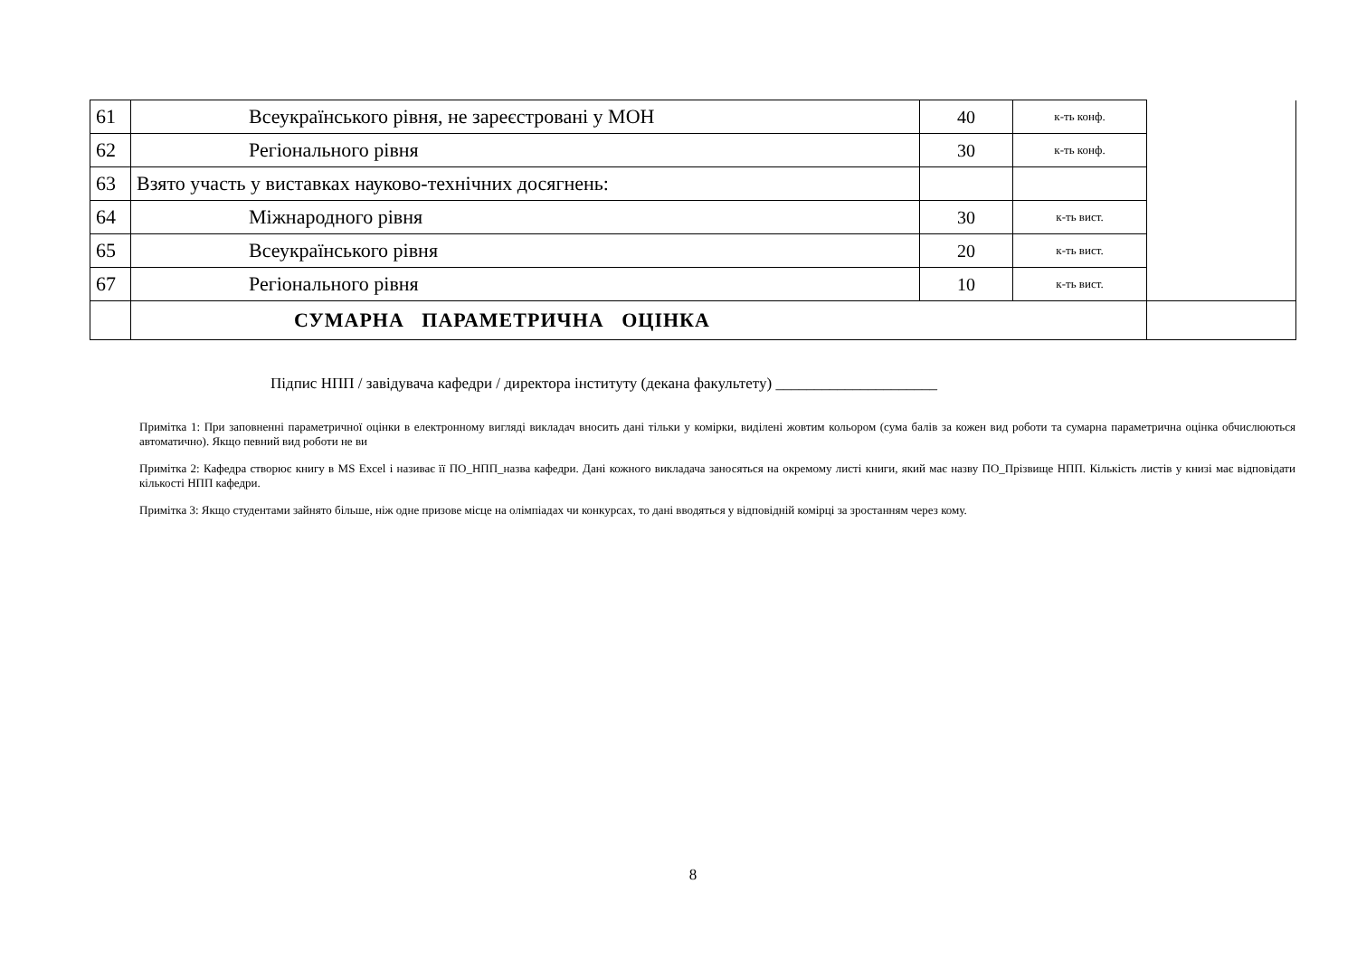| 61 | Всеукраїнського рівня, не зареєстровані у МОН | 40 | к-ть конф. | |
| 62 | Регіонального рівня | 30 | к-ть конф. | |
| 63 | Взято участь у виставках науково-технічних досягнень: | | | |
| 64 | Міжнародного рівня | 30 | к-ть вист. | |
| 65 | Всеукраїнського рівня | 20 | к-ть вист. | |
| 67 | Регіонального рівня | 10 | к-ть вист. | |
| | СУМАРНА ПАРАМЕТРИЧНА ОЦІНКА | | | |
Підпис НПП / завідувача кафедри / директора інституту (декана факультету) _____________________
Примітка 1: При заповненні параметричної оцінки в електронному вигляді викладач вносить дані тільки у комірки, виділені жовтим кольором (сума балів за кожен вид роботи та сумарна параметрична оцінка обчислюються автоматично). Якщо певний вид роботи не ви
Примітка 2: Кафедра створює книгу в MS Excel і називає її ПО_НПП_назва кафедри. Дані кожного викладача заносяться на окремому листі книги, який має назву ПО_Прізвище НПП. Кількість листів у книзі має відповідати кількості НПП кафедри.
Примітка 3: Якщо студентами зайнято більше, ніж одне призове місце на олімпіадах чи конкурсах, то дані вводяться у відповідній комірці за зростанням через кому.
8